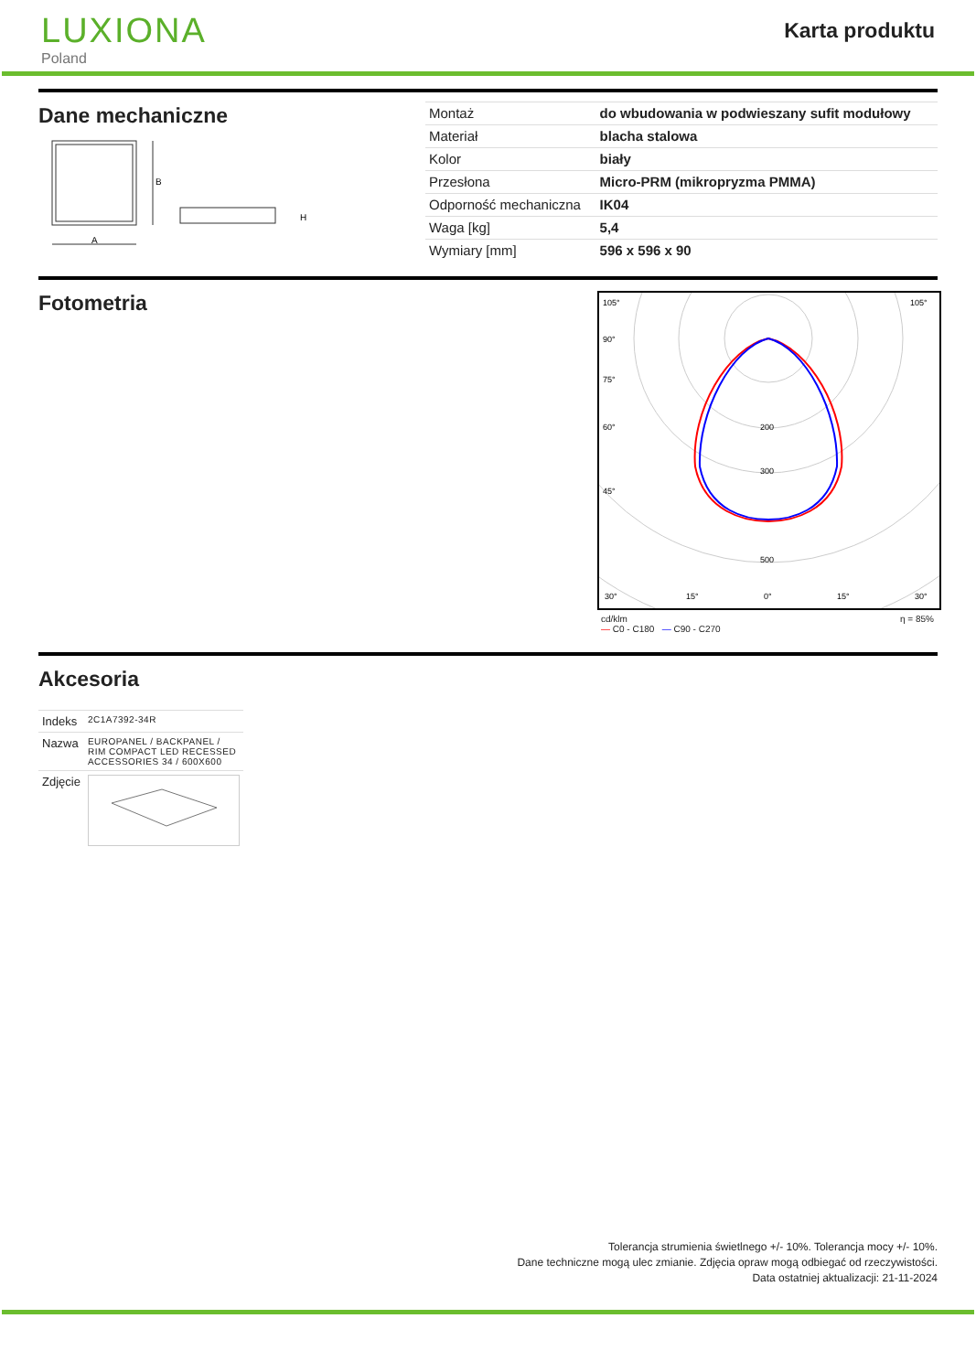LUXIONA
Poland
Karta produktu
Dane mechaniczne
B
A
H
| Montaż | do wbudowania w podwieszany sufit modułowy |
| Materiał | blacha stalowa |
| Kolor | biały |
| Przesłona | Micro-PRM (mikropryzma PMMA) |
| Odporność mechaniczna | IK04 |
| Waga [kg] | 5,4 |
| Wymiary [mm] | 596 x 596 x 90 |
Fotometria
105°
105°
90°
75°
60°
45°
200
300
500
30°
15°
0°
15°
30°
cd/klm
— C0 - C180 — C90 - C270 η = 85%
Akcesoria
| Indeks | 2C1A7392-34R |
| Nazwa | EUROPANEL / BACKPANEL / RIM COMPACT LED RECESSED ACCESSORIES 34 / 600X600 |
| Zdjęcie | |
Tolerancja strumienia świetlnego +/- 10%. Tolerancja mocy +/- 10%.
Dane techniczne mogą ulec zmianie. Zdjęcia opraw mogą odbiegać od rzeczywistości.
Data ostatniej aktualizacji: 21-11-2024